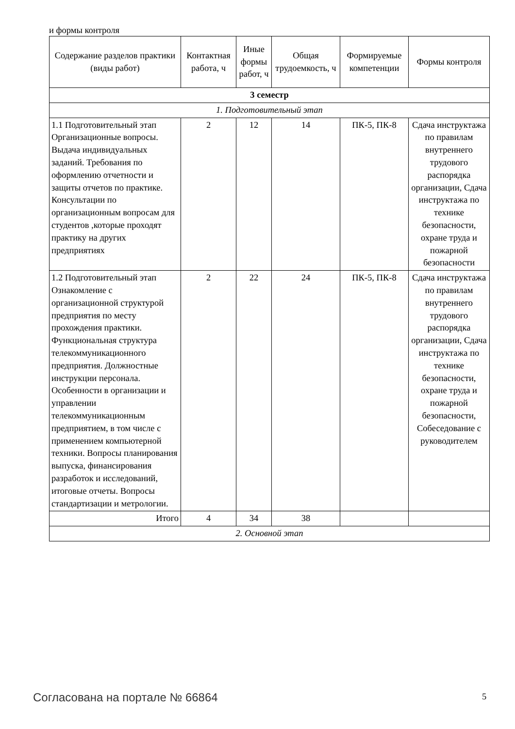и формы контроля
| Содержание разделов практики (виды работ) | Контактная работа, ч | Иные формы работ, ч | Общая трудоемкость, ч | Формируемые компетенции | Формы контроля |
| --- | --- | --- | --- | --- | --- |
| 3 семестр | | | | | |
| 1. Подготовительный этап | | | | | |
| 1.1 Подготовительный этап Организационные вопросы. Выдача индивидуальных заданий. Требования по оформлению отчетности и защиты отчетов по практике. Консультации по организационным вопросам для студентов ,которые проходят практику на других предприятиях | 2 | 12 | 14 | ПК-5, ПК-8 | Сдача инструктажа по правилам внутреннего трудового распорядка организации, Сдача инструктажа по технике безопасности, охране труда и пожарной безопасности |
| 1.2 Подготовительный этап Ознакомление с организационной структурой предприятия по месту прохождения практики. Функциональная структура телекоммуникационного предприятия. Должностные инструкции персонала. Особенности в организации и управлении телекоммуникационным предприятием, в том числе с применением компьютерной техники. Вопросы планирования выпуска, финансирования разработок и исследований, итоговые отчеты. Вопросы стандартизации и метрологии. | 2 | 22 | 24 | ПК-5, ПК-8 | Сдача инструктажа по правилам внутреннего трудового распорядка организации, Сдача инструктажа по технике безопасности, охране труда и пожарной безопасности, Собеседование с руководителем |
| Итого | 4 | 34 | 38 | | |
| 2. Основной этап | | | | | |
Согласована на портале № 66864 5